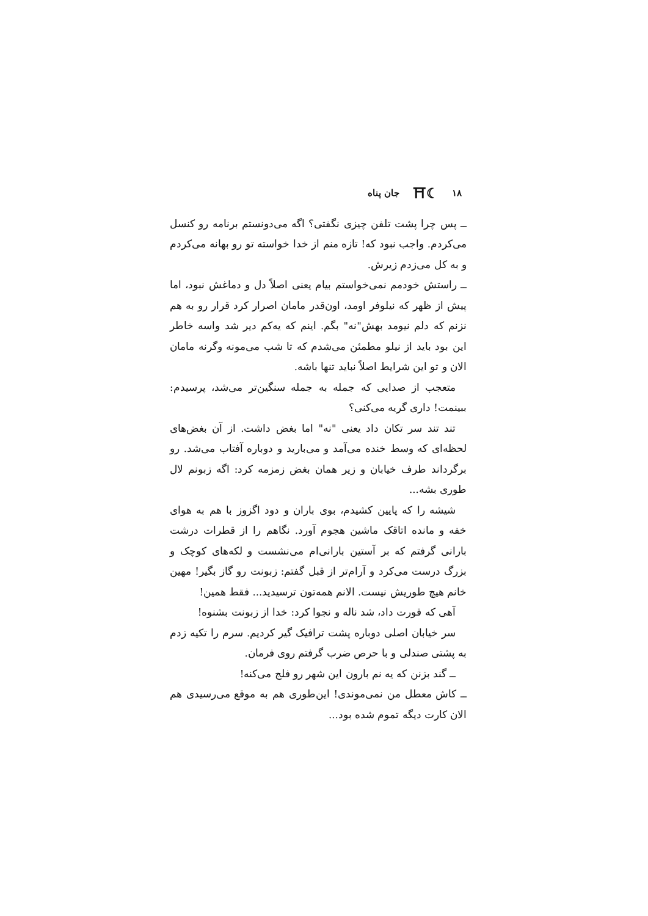۱۸ ☾⛩ جان پناه
ــ پس چرا پشت تلفن چیزی نگفتی؟ اگه می‌دونستم برنامه رو کنسل می‌کردم. واجب نبود که! تازه منم از خدا خواسته تو رو بهانه می‌کردم و به کل می‌زدم زیرش.
ــ راستش خودمم نمی‌خواستم بیام یعنی اصلاً دل و دماغش نبود، اما پیش از ظهر که نیلوفر اومد، اون‌قدر مامان اصرار کرد قرار رو به هم نزنم که دلم نیومد بهش"نه" بگم. اینم که یه‌کم دیر شد واسه خاطر این بود باید از نیلو مطمئن می‌شدم که تا شب می‌مونه وگرنه مامان الان و تو این شرایط اصلاً نباید تنها باشه.
متعجب از صدایی که جمله به جمله سنگین‌تر می‌شد، پرسیدم: ببینمت! داری گریه می‌کنی؟
تند تند سر تکان داد یعنی "نه" اما بغض داشت. از آن بغض‌های لحظه‌ای که وسط خنده می‌آمد و می‌بارید و دوباره آفتاب می‌شد. رو برگرداند طرف خیابان و زیر همان بغض زمزمه کرد: اگه زبونم لال طوری بشه...
شیشه را که پایین کشیدم، بوی باران و دود اگزوز با هم به هوای خفه و مانده اتاقک ماشین هجوم آورد. نگاهم را از قطرات درشت بارانی گرفتم که بر آستین بارانی‌ام می‌نشست و لکه‌های کوچک و بزرگ درست می‌کرد و آرام‌تر از قبل گفتم: زبونت رو گاز بگیر! مهین خانم هیچ طوریش نیست. الانم همه‌تون ترسیدید... فقط همین!
آهی که قورت داد، شد ناله و نجوا کرد: خدا از زبونت بشنوه!
سر خیابان اصلی دوباره پشت ترافیک گیر کردیم. سرم را تکیه زدم به پشتی صندلی و با حرص ضرب گرفتم روی فرمان.
ــ گند بزنن که یه نم بارون این شهر رو فلج می‌کنه!
ــ کاش معطل من نمی‌موندی! این‌طوری هم به موقع می‌رسیدی هم الان کارت دیگه تموم شده بود...